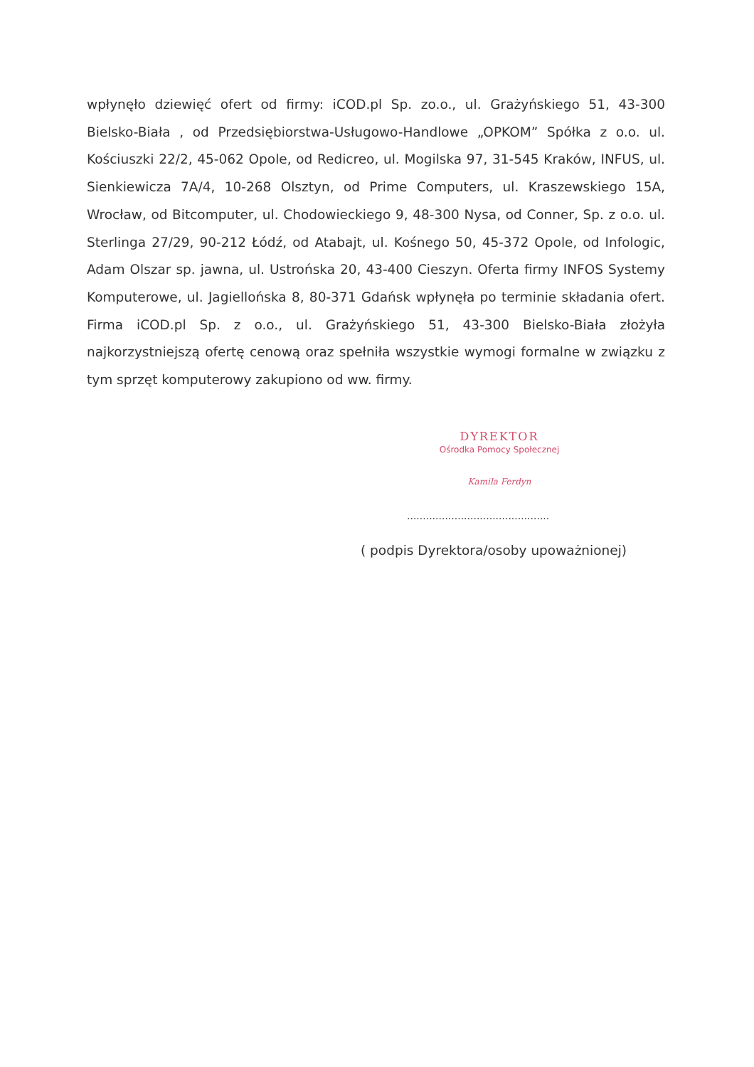wpłynęło dziewięć ofert od firmy: iCOD.pl Sp. zo.o., ul. Grażyńskiego 51, 43-300 Bielsko-Biała , od Przedsiębiorstwa-Usługowo-Handlowe „OPKOM” Spółka z o.o. ul. Kościuszki 22/2, 45-062 Opole, od Redicreo, ul. Mogilska 97, 31-545 Kraków, INFUS, ul. Sienkiewicza 7A/4, 10-268 Olsztyn, od Prime Computers, ul. Kraszewskiego 15A, Wrocław, od Bitcomputer, ul. Chodowieckiego 9, 48-300 Nysa, od Conner, Sp. z o.o. ul. Sterlinga 27/29, 90-212 Łódź, od Atabajt, ul. Kośnego 50, 45-372 Opole, od Infologic, Adam Olszar sp. jawna, ul. Ustrońska 20, 43-400 Cieszyn. Oferta firmy INFOS Systemy Komputerowe, ul. Jagiellońska 8, 80-371 Gdańsk wpłynęła po terminie składania ofert. Firma iCOD.pl Sp. z o.o., ul. Grażyńskiego 51, 43-300 Bielsko-Biała złożyła najkorzystniejszą ofertę cenową oraz spełniła wszystkie wymogi formalne w związku z tym sprzęt komputerowy zakupiono od ww. firmy.
DYREKTOR
Ośrodka Pomocy Społecznej
Kamila Ferdyn
.............................................
( podpis Dyrektora/osoby upoważnionej)